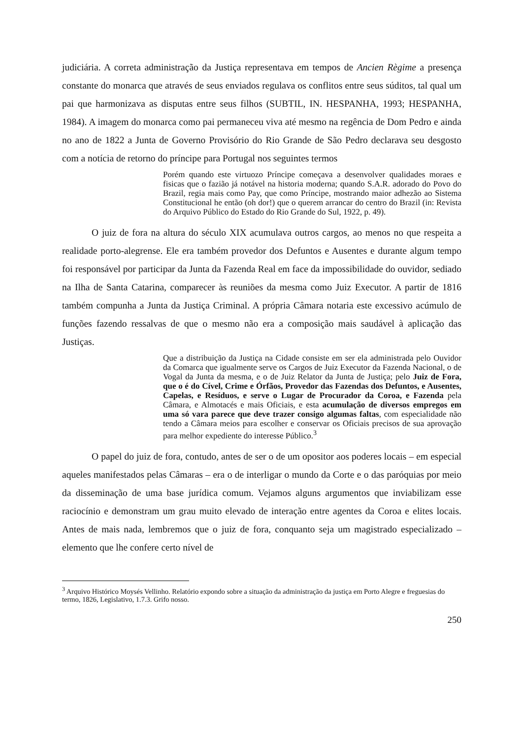judiciária. A correta administração da Justiça representava em tempos de Ancien Règime a presença constante do monarca que através de seus enviados regulava os conflitos entre seus súditos, tal qual um pai que harmonizava as disputas entre seus filhos (SUBTIL, IN. HESPANHA, 1993; HESPANHA, 1984). A imagem do monarca como pai permaneceu viva até mesmo na regência de Dom Pedro e ainda no ano de 1822 a Junta de Governo Provisório do Rio Grande de São Pedro declarava seu desgosto com a notícia de retorno do príncipe para Portugal nos seguintes termos
Porém quando este virtuozo Príncipe começava a desenvolver qualidades moraes e fisicas que o fazião já notável na historia moderna; quando S.A.R. adorado do Povo do Brazil, regia mais como Pay, que como Príncipe, mostrando maior adhezão ao Sistema Constitucional he então (oh dor!) que o querem arrancar do centro do Brazil (in: Revista do Arquivo Público do Estado do Rio Grande do Sul, 1922, p. 49).
O juiz de fora na altura do século XIX acumulava outros cargos, ao menos no que respeita a realidade porto-alegrense. Ele era também provedor dos Defuntos e Ausentes e durante algum tempo foi responsável por participar da Junta da Fazenda Real em face da impossibilidade do ouvidor, sediado na Ilha de Santa Catarina, comparecer às reuniões da mesma como Juiz Executor. A partir de 1816 também compunha a Junta da Justiça Criminal. A própria Câmara notaria este excessivo acúmulo de funções fazendo ressalvas de que o mesmo não era a composição mais saudável à aplicação das Justiças.
Que a distribuição da Justiça na Cidade consiste em ser ela administrada pelo Ouvidor da Comarca que igualmente serve os Cargos de Juiz Executor da Fazenda Nacional, o de Vogal da Junta da mesma, e o de Juiz Relator da Junta de Justiça; pelo Juiz de Fora, que o é do Cível, Crime e Órfãos, Provedor das Fazendas dos Defuntos, e Ausentes, Capelas, e Resíduos, e serve o Lugar de Procurador da Coroa, e Fazenda pela Câmara, e Almotacés e mais Oficiais, e esta acumulação de diversos empregos em uma só vara parece que deve trazer consigo algumas faltas, com especialidade não tendo a Câmara meios para escolher e conservar os Oficiais precisos de sua aprovação para melhor expediente do interesse Público.<sup>3</sup>
O papel do juiz de fora, contudo, antes de ser o de um opositor aos poderes locais – em especial aqueles manifestados pelas Câmaras – era o de interligar o mundo da Corte e o das paróquias por meio da disseminação de uma base jurídica comum. Vejamos alguns argumentos que inviabilizam esse raciocínio e demonstram um grau muito elevado de interação entre agentes da Coroa e elites locais. Antes de mais nada, lembremos que o juiz de fora, conquanto seja um magistrado especializado – elemento que lhe confere certo nível de
<sup>3</sup> Arquivo Histórico Moysés Vellinho. Relatório expondo sobre a situação da administração da justiça em Porto Alegre e freguesias do termo, 1826, Legislativo, 1.7.3. Grifo nosso.
250